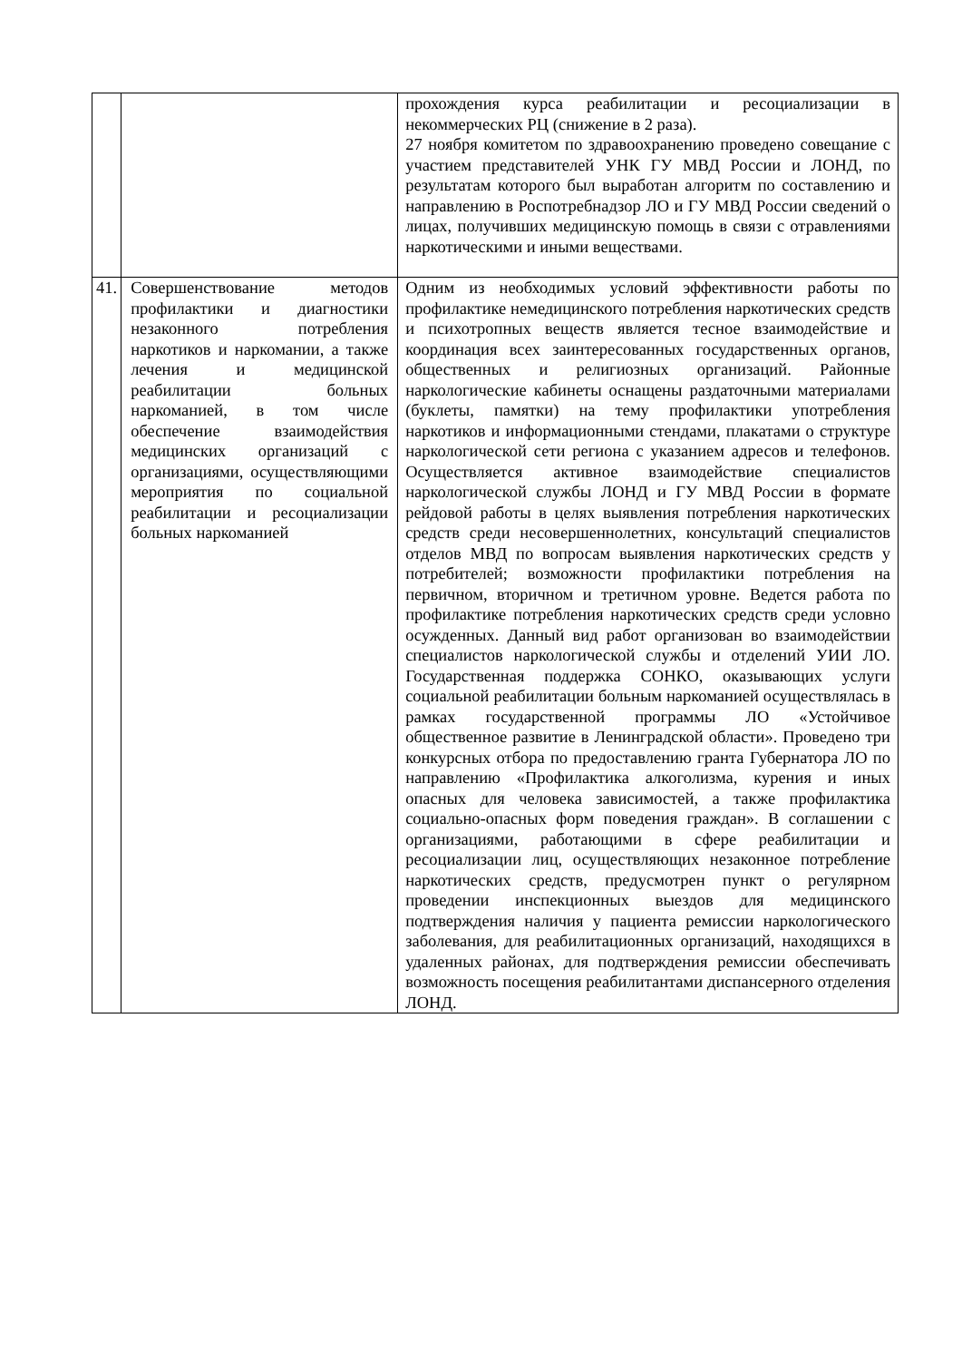| | | прохождения курса реабилитации и ресоциализации в некоммерческих РЦ (снижение в 2 раза). 27 ноября комитетом по здравоохранению проведено совещание с участием представителей УНК ГУ МВД России и ЛОНД, по результатам которого был выработан алгоритм по составлению и направлению в Роспотребнадзор ЛО и ГУ МВД России сведений о лицах, получивших медицинскую помощь в связи с отравлениями наркотическими и иными веществами. |
| 41. | Совершенствование методов профилактики и диагностики незаконного потребления наркотиков и наркомании, а также лечения и медицинской реабилитации больных наркоманией, в том числе обеспечение взаимодействия медицинских организаций с организациями, осуществляющими мероприятия по социальной реабилитации и ресоциализации больных наркоманией | Одним из необходимых условий эффективности работы по профилактике немедицинского потребления наркотических средств и психотропных веществ является тесное взаимодействие и координация всех заинтересованных государственных органов, общественных и религиозных организаций. Районные наркологические кабинеты оснащены раздаточными материалами (буклеты, памятки) на тему профилактики употребления наркотиков и информационными стендами, плакатами о структуре наркологической сети региона с указанием адресов и телефонов. Осуществляется активное взаимодействие специалистов наркологической службы ЛОНД и ГУ МВД России в формате рейдовой работы в целях выявления потребления наркотических средств среди несовершеннолетних, консультаций специалистов отделов МВД по вопросам выявления наркотических средств у потребителей; возможности профилактики потребления на первичном, вторичном и третичном уровне. Ведется работа по профилактике потребления наркотических средств среди условно осужденных. Данный вид работ организован во взаимодействии специалистов наркологической службы и отделений УИИ ЛО. Государственная поддержка СОНКО, оказывающих услуги социальной реабилитации больным наркоманией осуществлялась в рамках государственной программы ЛО «Устойчивое общественное развитие в Ленинградской области». Проведено три конкурсных отбора по предоставлению гранта Губернатора ЛО по направлению «Профилактика алкоголизма, курения и иных опасных для человека зависимостей, а также профилактика социально-опасных форм поведения граждан». В соглашении с организациями, работающими в сфере реабилитации и ресоциализации лиц, осуществляющих незаконное потребление наркотических средств, предусмотрен пункт о регулярном проведении инспекционных выездов для медицинского подтверждения наличия у пациента ремиссии наркологического заболевания, для реабилитационных организаций, находящихся в удаленных районах, для подтверждения ремиссии обеспечивать возможность посещения реабилитантами диспансерного отделения ЛОНД. |